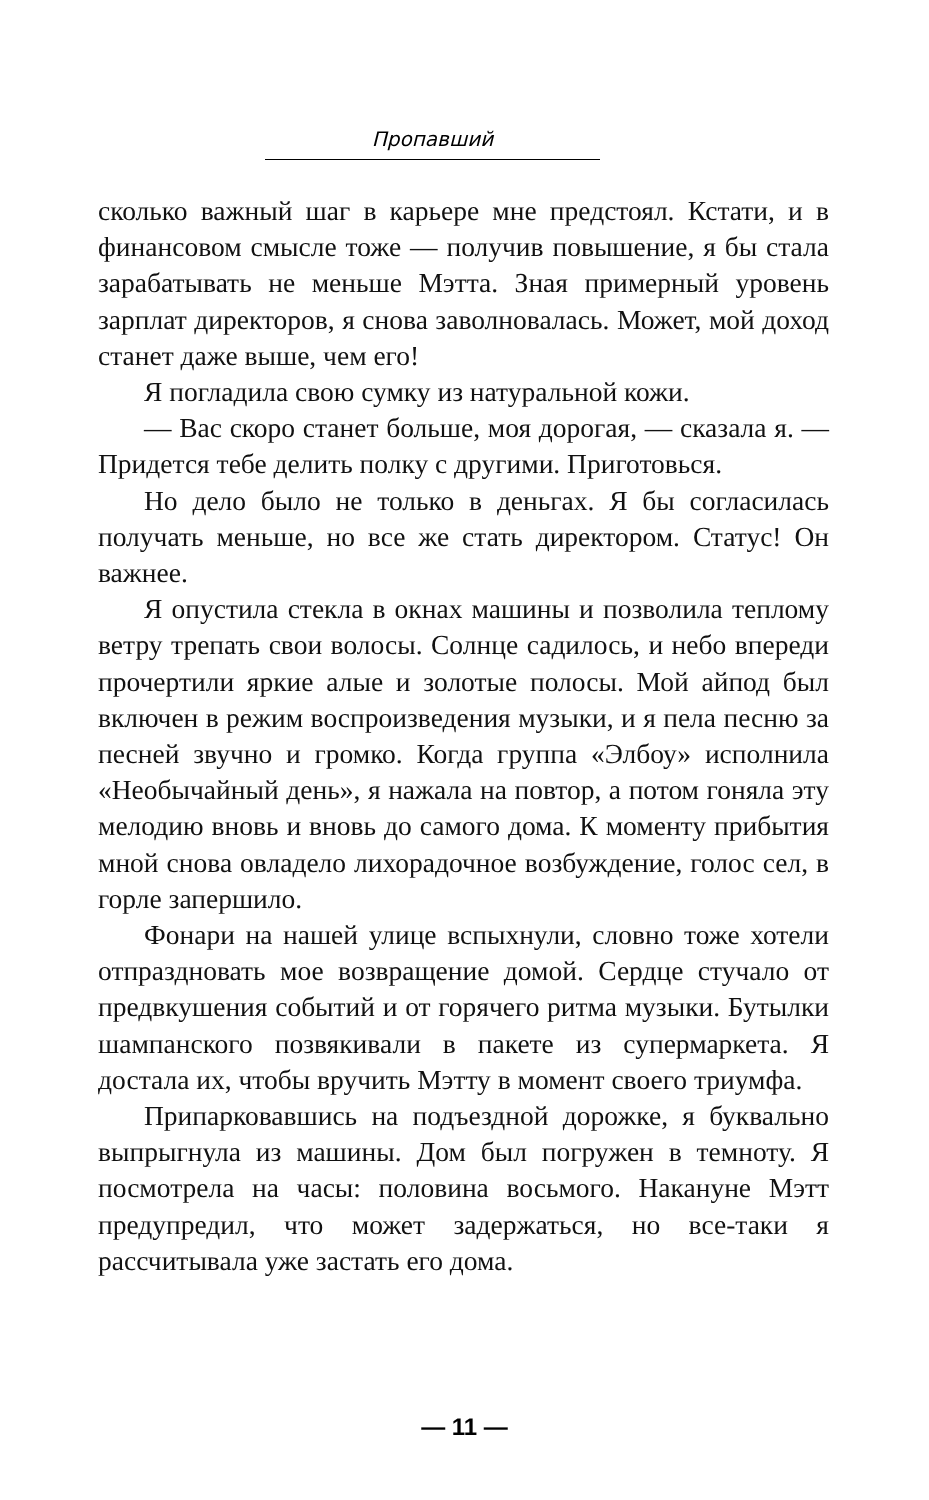Пропавший
сколько важный шаг в карьере мне предстоял. Кстати, и в финансовом смысле тоже — получив повышение, я бы стала зарабатывать не меньше Мэтта. Зная примерный уровень зарплат директоров, я снова заволновалась. Может, мой доход станет даже выше, чем его!
Я погладила свою сумку из натуральной кожи.
— Вас скоро станет больше, моя дорогая, — сказала я. — Придется тебе делить полку с другими. Приготовься.
Но дело было не только в деньгах. Я бы согласилась получать меньше, но все же стать директором. Статус! Он важнее.
Я опустила стекла в окнах машины и позволила теплому ветру трепать свои волосы. Солнце садилось, и небо впереди прочертили яркие алые и золотые полосы. Мой айпод был включен в режим воспроизведения музыки, и я пела песню за песней звучно и громко. Когда группа «Элбоу» исполнила «Необычайный день», я нажала на повтор, а потом гоняла эту мелодию вновь и вновь до самого дома. К моменту прибытия мной снова овладело лихорадочное возбуждение, голос сел, в горле запершило.
Фонари на нашей улице вспыхнули, словно тоже хотели отпраздновать мое возвращение домой. Сердце стучало от предвкушения событий и от горячего ритма музыки. Бутылки шампанского позвякивали в пакете из супермаркета. Я достала их, чтобы вручить Мэтту в момент своего триумфа.
Припарковавшись на подъездной дорожке, я буквально выпрыгнула из машины. Дом был погружен в темноту. Я посмотрела на часы: половина восьмого. Накануне Мэтт предупредил, что может задержаться, но все-таки я рассчитывала уже застать его дома.
— 11 —